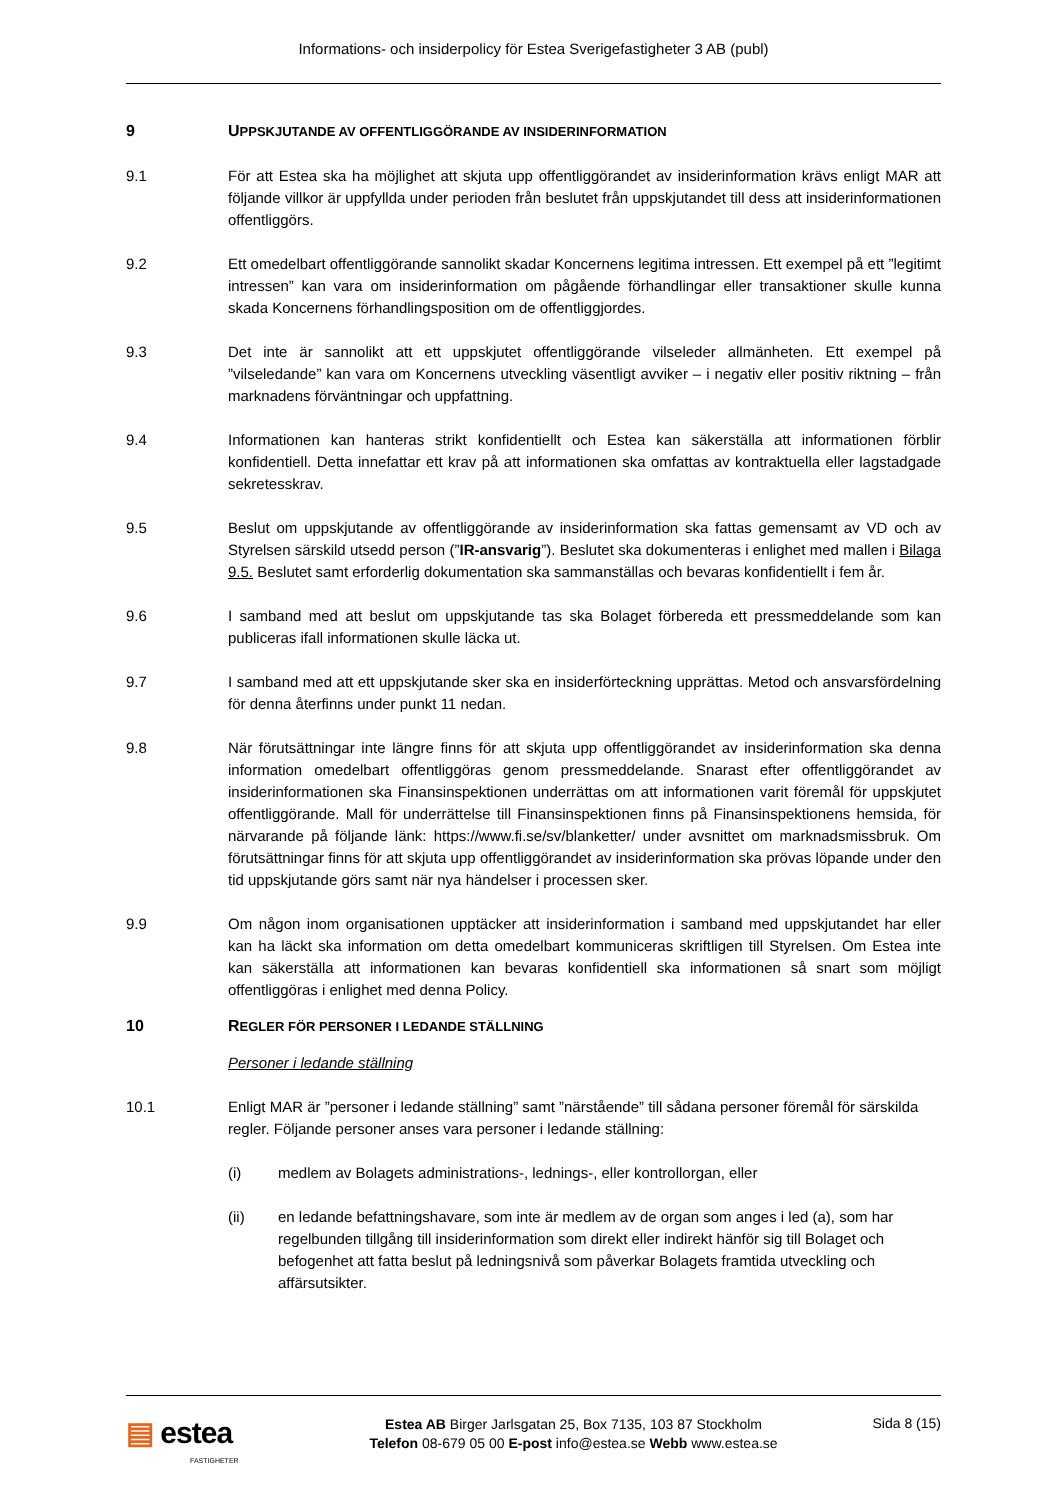Informations- och insiderpolicy för Estea Sverigefastigheter 3 AB (publ)
9 UPPSKJUTANDE AV OFFENTLIGGÖRANDE AV INSIDERINFORMATION
9.1 För att Estea ska ha möjlighet att skjuta upp offentliggörandet av insiderinformation krävs enligt MAR att följande villkor är uppfyllda under perioden från beslutet från uppskjutandet till dess att insiderinformationen offentliggörs.
9.2 Ett omedelbart offentliggörande sannolikt skadar Koncernens legitima intressen. Ett exempel på ett ”legitimt intressen” kan vara om insiderinformation om pågående förhandlingar eller transaktioner skulle kunna skada Koncernens förhandlingsposition om de offentliggjordes.
9.3 Det inte är sannolikt att ett uppskjutet offentliggörande vilseleder allmänheten. Ett exempel på ”vilseledande” kan vara om Koncernens utveckling väsentligt avviker – i negativ eller positiv riktning – från marknadens förväntningar och uppfattning.
9.4 Informationen kan hanteras strikt konfidentiellt och Estea kan säkerställa att informationen förblir konfidentiell. Detta innefattar ett krav på att informationen ska omfattas av kontraktuella eller lagstadgade sekretesskrav.
9.5 Beslut om uppskjutande av offentliggörande av insiderinformation ska fattas gemensamt av VD och av Styrelsen särskild utsedd person (”IR-ansvarig”). Beslutet ska dokumenteras i enlighet med mallen i Bilaga 9.5. Beslutet samt erforderlig dokumentation ska sammanställas och bevaras konfidentiellt i fem år.
9.6 I samband med att beslut om uppskjutande tas ska Bolaget förbereda ett pressmeddelande som kan publiceras ifall informationen skulle läcka ut.
9.7 I samband med att ett uppskjutande sker ska en insiderförteckning upprättas. Metod och ansvarsfördelning för denna återfinns under punkt 11 nedan.
9.8 När förutsättningar inte längre finns för att skjuta upp offentliggörandet av insiderinformation ska denna information omedelbart offentliggöras genom pressmeddelande. Snarast efter offentliggörandet av insiderinformationen ska Finansinspektionen underrättas om att informationen varit föremål för uppskjutet offentliggörande. Mall för underrättelse till Finansinspektionen finns på Finansinspektionens hemsida, för närvarande på följande länk: https://www.fi.se/sv/blanketter/ under avsnittet om marknadsmissbruk. Om förutsättningar finns för att skjuta upp offentliggörandet av insiderinformation ska prövas löpande under den tid uppskjutande görs samt när nya händelser i processen sker.
9.9 Om någon inom organisationen upptäcker att insiderinformation i samband med uppskjutandet har eller kan ha läckt ska information om detta omedelbart kommuniceras skriftligen till Styrelsen. Om Estea inte kan säkerställa att informationen kan bevaras konfidentiell ska informationen så snart som möjligt offentliggöras i enlighet med denna Policy.
10 REGLER FÖR PERSONER I LEDANDE STÄLLNING
Personer i ledande ställning
10.1 Enligt MAR är ”personer i ledande ställning” samt ”närstående” till sådana personer föremål för särskilda regler. Följande personer anses vara personer i ledande ställning:
(i) medlem av Bolagets administrations-, lednings-, eller kontrollorgan, eller
(ii) en ledande befattningshavare, som inte är medlem av de organ som anges i led (a), som har regelbunden tillgång till insiderinformation som direkt eller indirekt hänför sig till Bolaget och befogenhet att fatta beslut på ledningsnivå som påverkar Bolagets framtida utveckling och affärsutsikter.
▤ estea
FASTIGHETER
Estea AB Birger Jarlsgatan 25, Box 7135, 103 87 Stockholm
Telefon 08-679 05 00 E-post info@estea.se Webb www.estea.se
Sida 8 (15)